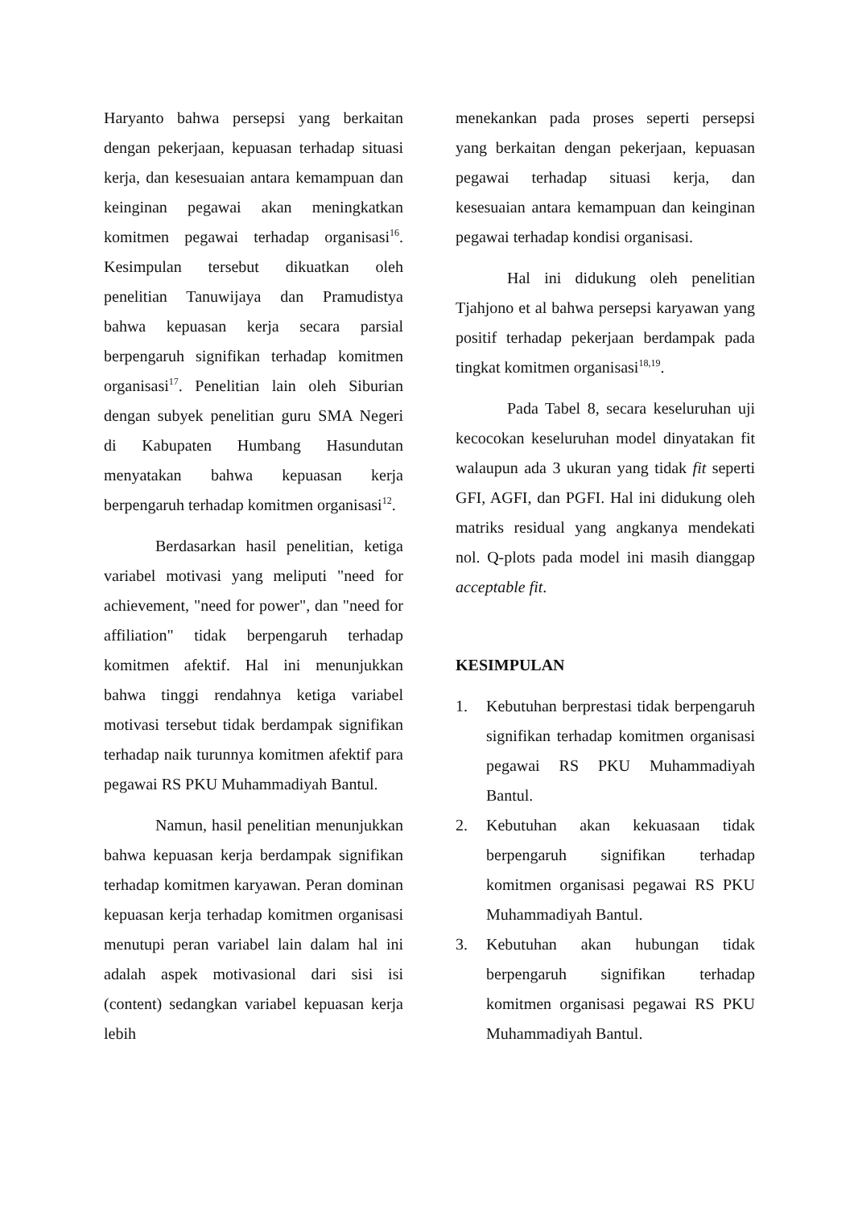Haryanto bahwa persepsi yang berkaitan dengan pekerjaan, kepuasan terhadap situasi kerja, dan kesesuaian antara kemampuan dan keinginan pegawai akan meningkatkan komitmen pegawai terhadap organisasi<sup>16</sup>. Kesimpulan tersebut dikuatkan oleh penelitian Tanuwijaya dan Pramudistya bahwa kepuasan kerja secara parsial berpengaruh signifikan terhadap komitmen organisasi<sup>17</sup>. Penelitian lain oleh Siburian dengan subyek penelitian guru SMA Negeri di Kabupaten Humbang Hasundutan menyatakan bahwa kepuasan kerja berpengaruh terhadap komitmen organisasi<sup>12</sup>.
Berdasarkan hasil penelitian, ketiga variabel motivasi yang meliputi "need for achievement, "need for power", dan "need for affiliation" tidak berpengaruh terhadap komitmen afektif. Hal ini menunjukkan bahwa tinggi rendahnya ketiga variabel motivasi tersebut tidak berdampak signifikan terhadap naik turunnya komitmen afektif para pegawai RS PKU Muhammadiyah Bantul.
Namun, hasil penelitian menunjukkan bahwa kepuasan kerja berdampak signifikan terhadap komitmen karyawan. Peran dominan kepuasan kerja terhadap komitmen organisasi menutupi peran variabel lain dalam hal ini adalah aspek motivasional dari sisi isi (content) sedangkan variabel kepuasan kerja lebih
menekankan pada proses seperti persepsi yang berkaitan dengan pekerjaan, kepuasan pegawai terhadap situasi kerja, dan kesesuaian antara kemampuan dan keinginan pegawai terhadap kondisi organisasi.
Hal ini didukung oleh penelitian Tjahjono et al bahwa persepsi karyawan yang positif terhadap pekerjaan berdampak pada tingkat komitmen organisasi<sup>18,19</sup>.
Pada Tabel 8, secara keseluruhan uji kecocokan keseluruhan model dinyatakan fit walaupun ada 3 ukuran yang tidak fit seperti GFI, AGFI, dan PGFI. Hal ini didukung oleh matriks residual yang angkanya mendekati nol. Q-plots pada model ini masih dianggap acceptable fit.
KESIMPULAN
1. Kebutuhan berprestasi tidak berpengaruh signifikan terhadap komitmen organisasi pegawai RS PKU Muhammadiyah Bantul.
2. Kebutuhan akan kekuasaan tidak berpengaruh signifikan terhadap komitmen organisasi pegawai RS PKU Muhammadiyah Bantul.
3. Kebutuhan akan hubungan tidak berpengaruh signifikan terhadap komitmen organisasi pegawai RS PKU Muhammadiyah Bantul.